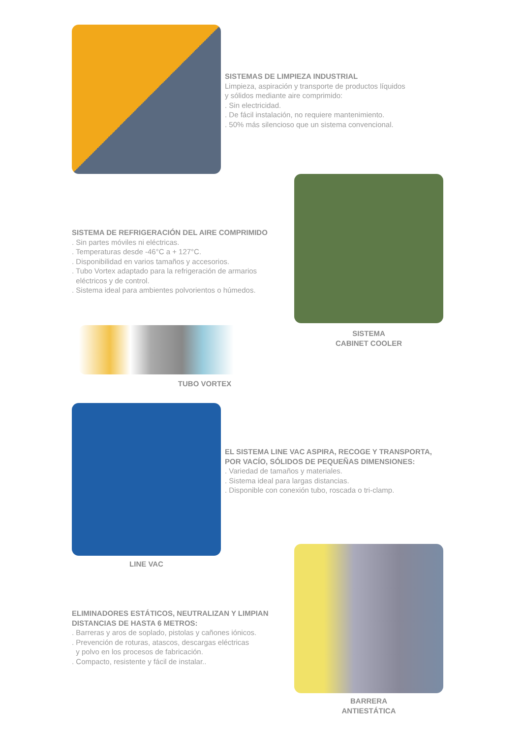SISTEMAS DE LIMPIEZA INDUSTRIAL
Limpieza, aspiración y transporte de productos líquidos
y sólidos mediante aire comprimido:
. Sin electricidad.
. De fácil instalación, no requiere mantenimiento.
. 50% más silencioso que un sistema convencional.
SISTEMA DE REFRIGERACIÓN DEL AIRE COMPRIMIDO
. Sin partes móviles ni eléctricas.
. Temperaturas desde -46°C a + 127°C.
. Disponibilidad en varios tamaños y accesorios.
. Tubo Vortex adaptado para la refrigeración de armarios
eléctricos y de control.
. Sistema ideal para ambientes polvorientos o húmedos.
SISTEMA
CABINET COOLER
TUBO VORTEX
EL SISTEMA LINE VAC ASPIRA, RECOGE Y TRANSPORTA,
POR VACÍO, SÓLIDOS DE PEQUEÑAS DIMENSIONES:
. Variedad de tamaños y materiales.
. Sistema ideal para largas distancias.
. Disponible con conexión tubo, roscada o tri-clamp.
LINE VAC
ELIMINADORES ESTÁTICOS, NEUTRALIZAN Y LIMPIAN
DISTANCIAS DE HASTA 6 METROS:
. Barreras y aros de soplado, pistolas y cañones iónicos.
. Prevención de roturas, atascos, descargas eléctricas
y polvo en los procesos de fabricación.
. Compacto, resistente y fácil de instalar..
BARRERA
ANTIESTÁTICA